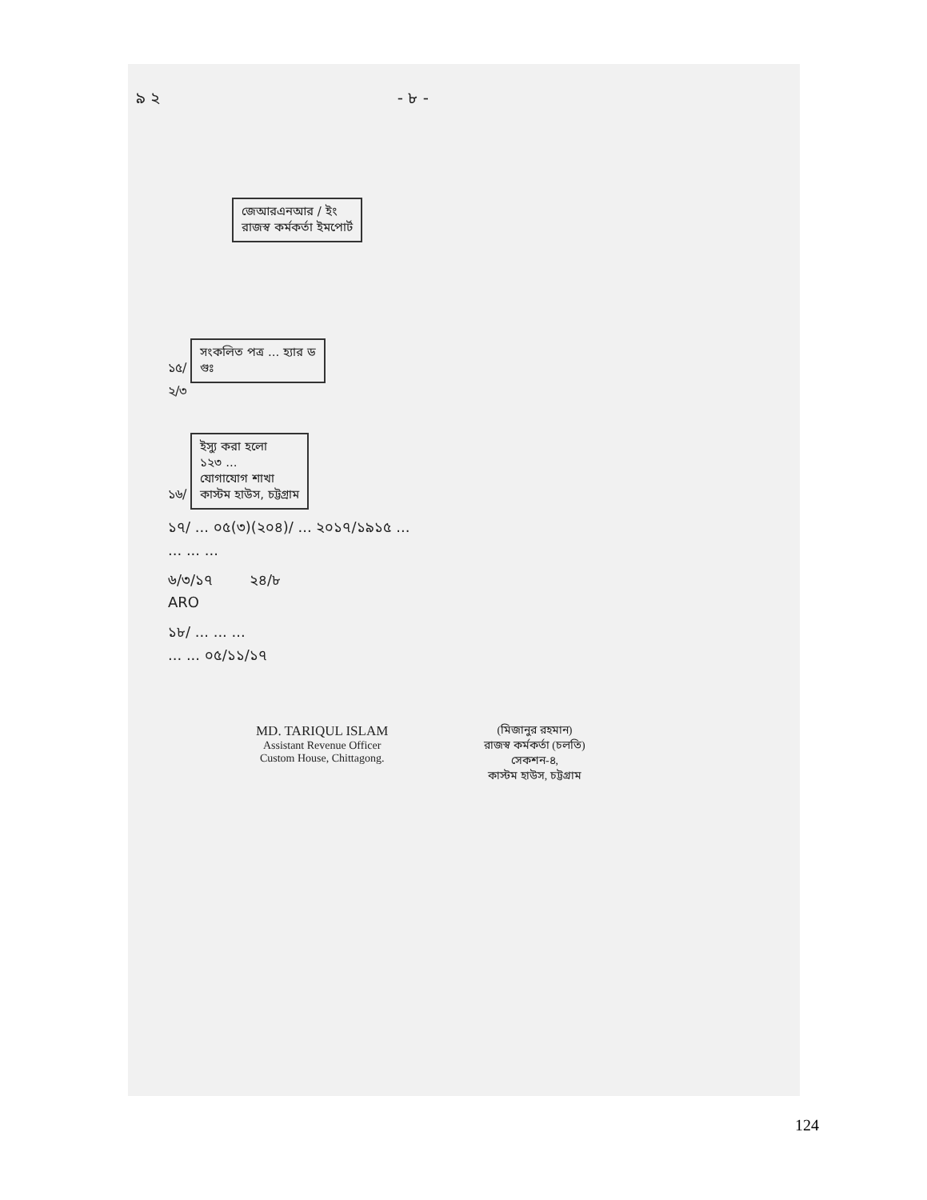৯ ২ - ৮ -
জেআরএনআর / ইং
রাজস্ব কর্মকর্তা ইমপোর্ট
১৫/ সংকলিত পত্র ... হ্যার ড
গুঃ
২/৩
১৬/ ইস্যু করা হলো
১২৩ ...
যোগাযোগ শাখা
কাস্টম হাউস, চট্টগ্রাম
১৭/ ... ০৫(৩)(২০৪)/ ... ২০১৭/১৯১৫ ...
... ... ...
৬/৩/১৭ ২৪/৮
ARO
১৮/ ... ... ...
... ... ০৫/১১/১৭
MD. TARIQUL ISLAM
Assistant Revenue Officer
Custom House, Chittagong.
(মিজানুর রহমান)
রাজস্ব কর্মকর্তা (চলতি)
সেকশন-৪,
কাস্টম হাউস, চট্টগ্রাম
124